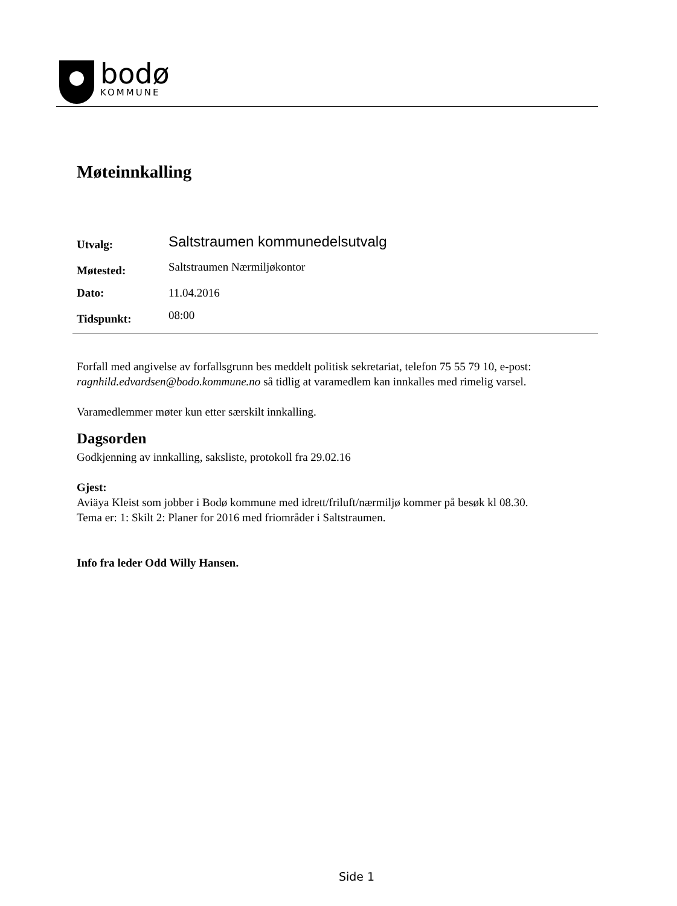bodø
KOMMUNE
Møteinnkalling
| Utvalg: | Saltstraumen kommunedelsutvalg |
| Møtested: | Saltstraumen Nærmiljøkontor |
| Dato: | 11.04.2016 |
| Tidspunkt: | 08:00 |
Forfall med angivelse av forfallsgrunn bes meddelt politisk sekretariat, telefon 75 55 79 10, e-post: ragnhild.edvardsen@bodo.kommune.no så tidlig at varamedlem kan innkalles med rimelig varsel.
Varamedlemmer møter kun etter særskilt innkalling.
Dagsorden
Godkjenning av innkalling, saksliste, protokoll fra 29.02.16
Gjest:
Aviäya Kleist som jobber i Bodø kommune med idrett/friluft/nærmiljø kommer på besøk kl 08.30.
Tema er: 1: Skilt 2: Planer for 2016 med friområder i Saltstraumen.
Info fra leder Odd Willy Hansen.
Side 1